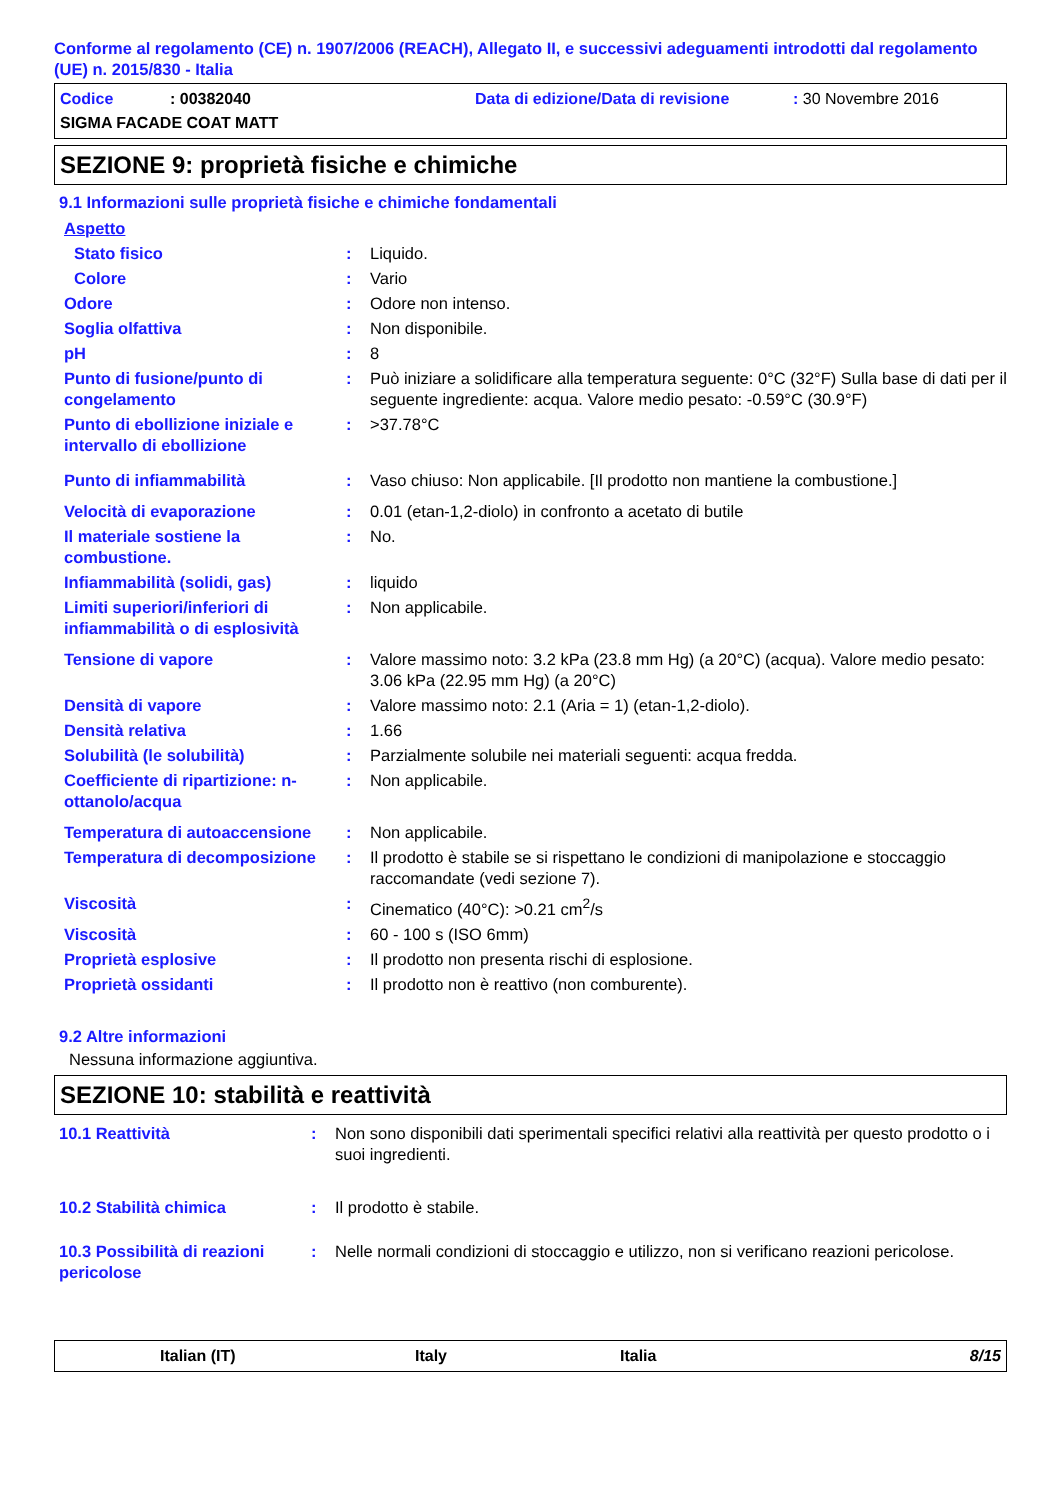Conforme al regolamento (CE) n. 1907/2006 (REACH), Allegato II, e successivi adeguamenti introdotti dal regolamento (UE) n. 2015/830 - Italia
Codice: 00382040 Data di edizione/Data di revisione: 30 Novembre 2016
SIGMA FACADE COAT MATT
SEZIONE 9: proprietà fisiche e chimiche
9.1 Informazioni sulle proprietà fisiche e chimiche fondamentali
| Aspetto | | |
| Stato fisico | : | Liquido. |
| Colore | : | Vario |
| Odore | : | Odore non intenso. |
| Soglia olfattiva | : | Non disponibile. |
| pH | : | 8 |
| Punto di fusione/punto di congelamento | : | Può iniziare a solidificare alla temperatura seguente: 0°C (32°F) Sulla base di dati per il seguente ingrediente: acqua. Valore medio pesato: -0.59°C (30.9°F) |
| Punto di ebollizione iniziale e intervallo di ebollizione | : | >37.78°C |
| Punto di infiammabilità | : | Vaso chiuso: Non applicabile. [Il prodotto non mantiene la combustione.] |
| Velocità di evaporazione | : | 0.01 (etan-1,2-diolo) in confronto a acetato di butile |
| Il materiale sostiene la combustione. | : | No. |
| Infiammabilità (solidi, gas) | : | liquido |
| Limiti superiori/inferiori di infiammabilità o di esplosività | : | Non applicabile. |
| Tensione di vapore | : | Valore massimo noto: 3.2 kPa (23.8 mm Hg) (a 20°C) (acqua). Valore medio pesato: 3.06 kPa (22.95 mm Hg) (a 20°C) |
| Densità di vapore | : | Valore massimo noto: 2.1 (Aria = 1) (etan-1,2-diolo). |
| Densità relativa | : | 1.66 |
| Solubilità (le solubilità) | : | Parzialmente solubile nei materiali seguenti: acqua fredda. |
| Coefficiente di ripartizione: n-ottanolo/acqua | : | Non applicabile. |
| Temperatura di autoaccensione | : | Non applicabile. |
| Temperatura di decomposizione | : | Il prodotto è stabile se si rispettano le condizioni di manipolazione e stoccaggio raccomandate (vedi sezione 7). |
| Viscosità | : | Cinematico (40°C): >0.21 cm<sup>2</sup>/s |
| Viscosità | : | 60 - 100 s (ISO 6mm) |
| Proprietà esplosive | : | Il prodotto non presenta rischi di esplosione. |
| Proprietà ossidanti | : | Il prodotto non è reattivo (non comburente). |
9.2 Altre informazioni
Nessuna informazione aggiuntiva.
SEZIONE 10: stabilità e reattività
| 10.1 Reattività | : | Non sono disponibili dati sperimentali specifici relativi alla reattività per questo prodotto o i suoi ingredienti. |
| 10.2 Stabilità chimica | : | Il prodotto è stabile. |
| 10.3 Possibilità di reazioni pericolose | : | Nelle normali condizioni di stoccaggio e utilizzo, non si verificano reazioni pericolose. |
Italian (IT) Italy Italia 8/15